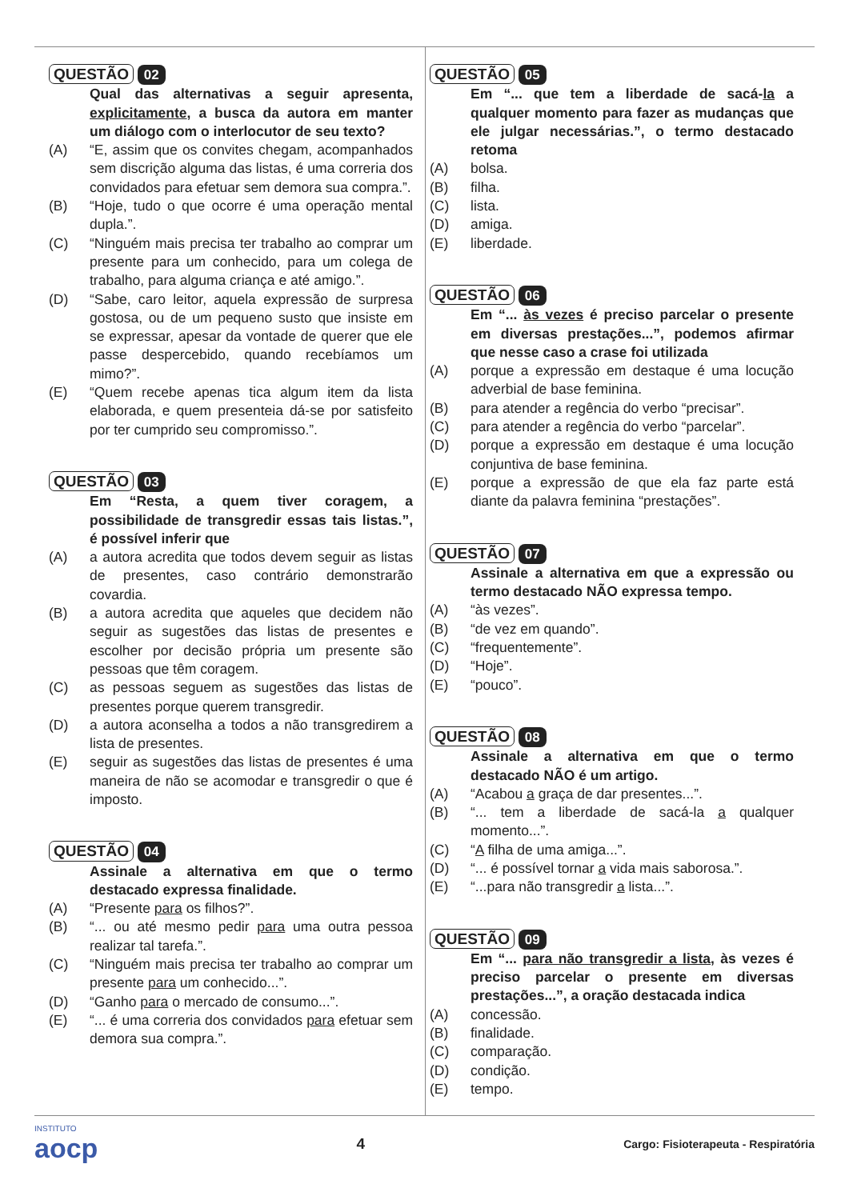QUESTÃO 02
Qual das alternativas a seguir apresenta, explicitamente, a busca da autora em manter um diálogo com o interlocutor de seu texto?
(A) “E, assim que os convites chegam, acompanhados sem discrição alguma das listas, é uma correria dos convidados para efetuar sem demora sua compra.”.
(B) “Hoje, tudo o que ocorre é uma operação mental dupla.”.
(C) “Ninguém mais precisa ter trabalho ao comprar um presente para um conhecido, para um colega de trabalho, para alguma criança e até amigo.”.
(D) “Sabe, caro leitor, aquela expressão de surpresa gostosa, ou de um pequeno susto que insiste em se expressar, apesar da vontade de querer que ele passe despercebido, quando recebíamos um mimo?”.
(E) “Quem recebe apenas tica algum item da lista elaborada, e quem presenteia dá-se por satisfeito por ter cumprido seu compromisso.”.
QUESTÃO 03
Em “Resta, a quem tiver coragem, a possibilidade de transgredir essas tais listas.”, é possível inferir que
(A) a autora acredita que todos devem seguir as listas de presentes, caso contrário demonstrarão covardia.
(B) a autora acredita que aqueles que decidem não seguir as sugestões das listas de presentes e escolher por decisão própria um presente são pessoas que têm coragem.
(C) as pessoas seguem as sugestões das listas de presentes porque querem transgredir.
(D) a autora aconselha a todos a não transgredirem a lista de presentes.
(E) seguir as sugestões das listas de presentes é uma maneira de não se acomodar e transgredir o que é imposto.
QUESTÃO 04
Assinale a alternativa em que o termo destacado expressa finalidade.
(A) “Presente para os filhos?”.
(B) “... ou até mesmo pedir para uma outra pessoa realizar tal tarefa.”.
(C) “Ninguém mais precisa ter trabalho ao comprar um presente para um conhecido...”.
(D) “Ganho para o mercado de consumo...”.
(E) “... é uma correria dos convidados para efetuar sem demora sua compra.”.
QUESTÃO 05
Em “... que tem a liberdade de sacá-la a qualquer momento para fazer as mudanças que ele julgar necessárias.”, o termo destacado retoma
(A) bolsa.
(B) filha.
(C) lista.
(D) amiga.
(E) liberdade.
QUESTÃO 06
Em “... às vezes é preciso parcelar o presente em diversas prestações...”, podemos afirmar que nesse caso a crase foi utilizada
(A) porque a expressão em destaque é uma locução adverbial de base feminina.
(B) para atender a regência do verbo “precisar”.
(C) para atender a regência do verbo “parcelar”.
(D) porque a expressão em destaque é uma locução conjuntiva de base feminina.
(E) porque a expressão de que ela faz parte está diante da palavra feminina “prestações”.
QUESTÃO 07
Assinale a alternativa em que a expressão ou termo destacado NÃO expressa tempo.
(A) “às vezes”.
(B) “de vez em quando”.
(C) “frequentemente”.
(D) “Hoje”.
(E) “pouco”.
QUESTÃO 08
Assinale a alternativa em que o termo destacado NÃO é um artigo.
(A) “Acabou a graça de dar presentes...”.
(B) “... tem a liberdade de sacá-la a qualquer momento...”.
(C) “A filha de uma amiga...”.
(D) “... é possível tornar a vida mais saborosa.”.
(E) “...para não transgredir a lista...”.
QUESTÃO 09
Em “... para não transgredir a lista, às vezes é preciso parcelar o presente em diversas prestações...”, a oração destacada indica
(A) concessão.
(B) finalidade.
(C) comparação.
(D) condição.
(E) tempo.
INSTITUTO
aocp
4
Cargo: Fisioterapeuta - Respiratória